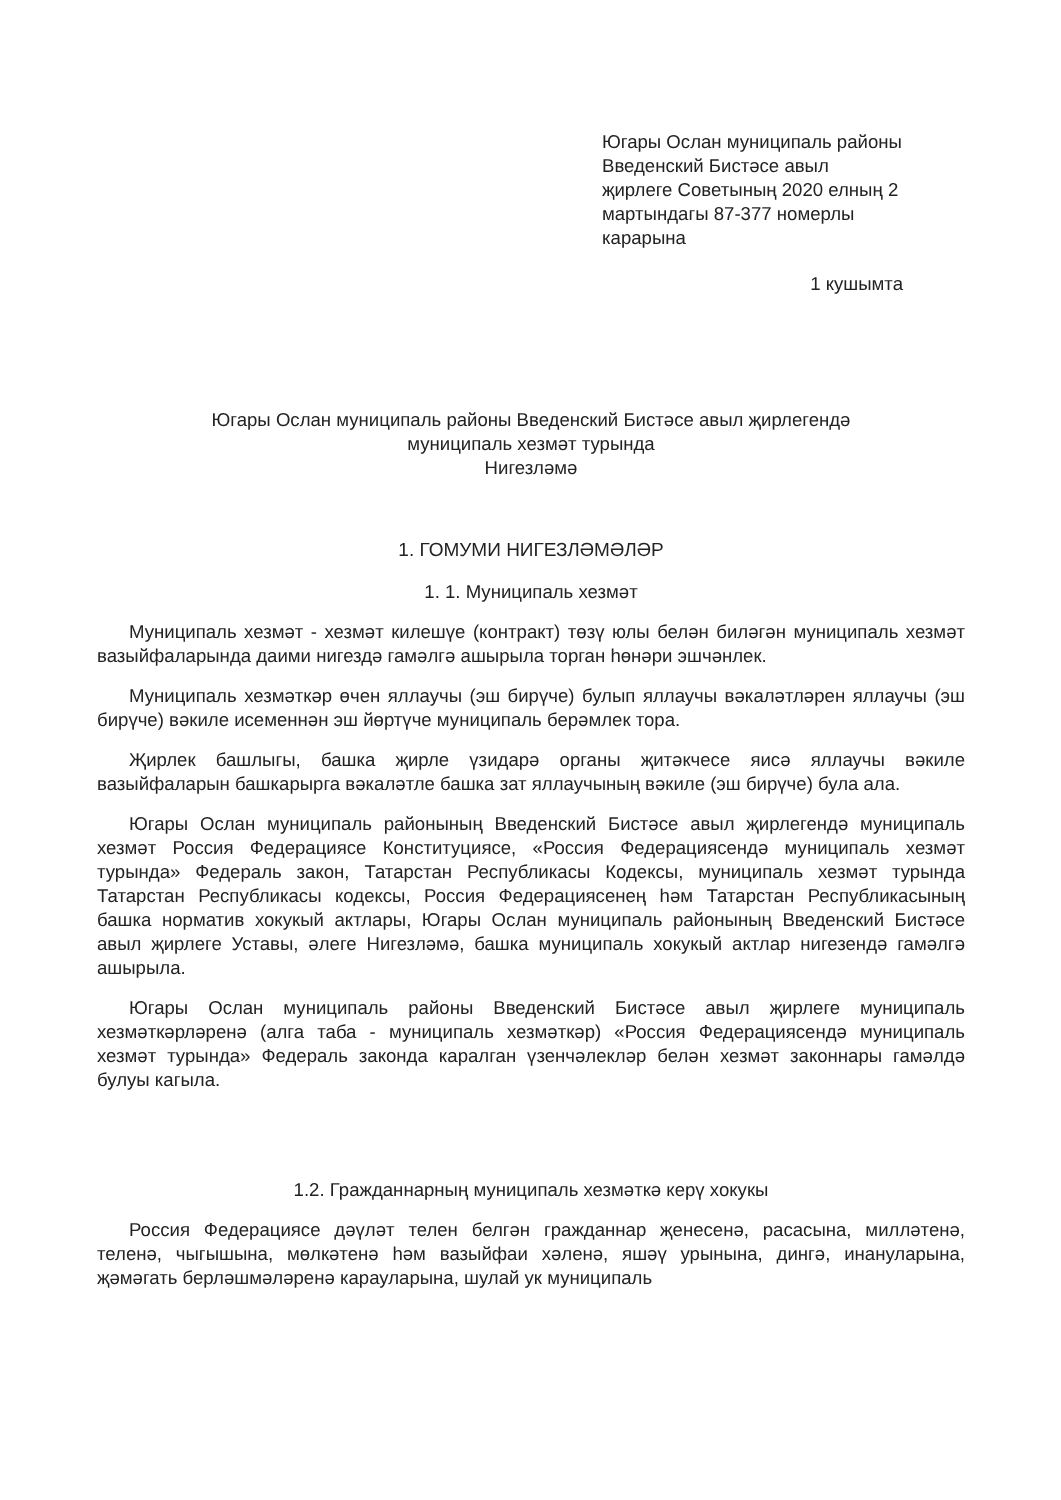Югары Ослан муниципаль районы Введенский Бистәсе авыл җирлеге Советының 2020 елның 2 мартындагы 87-377 номерлы карарына
1 кушымта
Югары Ослан муниципаль районы Введенский Бистәсе авыл җирлегендә
муниципаль хезмәт турында
Нигезләмә
1. ГОМУМИ НИГЕЗЛӘМӘЛӘР
1. 1. Муниципаль хезмәт
Муниципаль хезмәт - хезмәт килешүе (контракт) төзү юлы белән биләгән муниципаль хезмәт вазыйфаларында даими нигездә гамәлгә ашырыла торган һөнәри эшчәнлек.
Муниципаль хезмәткәр өчен яллаучы (эш бирүче) булып яллаучы вәкаләтләрен яллаучы (эш бирүче) вәкиле исеменнән эш йөртүче муниципаль берәмлек тора.
Җирлек башлыгы, башка җирле үзидарә органы җитәкчесе яисә яллаучы вәкиле вазыйфаларын башкарырга вәкаләтле башка зат яллаучының вәкиле (эш бирүче) була ала.
Югары Ослан муниципаль районының Введенский Бистәсе авыл җирлегендә муниципаль хезмәт Россия Федерациясе Конституциясе, «Россия Федерациясендә муниципаль хезмәт турында» Федераль закон, Татарстан Республикасы Кодексы, муниципаль хезмәт турында Татарстан Республикасы кодексы, Россия Федерациясенең һәм Татарстан Республикасының башка норматив хокукый актлары, Югары Ослан муниципаль районының Введенский Бистәсе авыл җирлеге Уставы, әлеге Нигезләмә, башка муниципаль хокукый актлар нигезендә гамәлгә ашырыла.
Югары Ослан муниципаль районы Введенский Бистәсе авыл җирлеге муниципаль хезмәткәрләренә (алга таба - муниципаль хезмәткәр) «Россия Федерациясендә муниципаль хезмәт турында» Федераль законда каралган үзенчәлекләр белән хезмәт законнары гамәлдә булуы кагыла.
1.2. Гражданнарның муниципаль хезмәткә керү хокукы
Россия Федерациясе дәүләт телен белгән гражданнар җенесенә, расасына, милләтенә, теленә, чыгышына, мөлкәтенә һәм вазыйфаи хәленә, яшәү урынына, дингә, инануларына, җәмәгать берләшмәләренә карауларына, шулай ук муниципаль